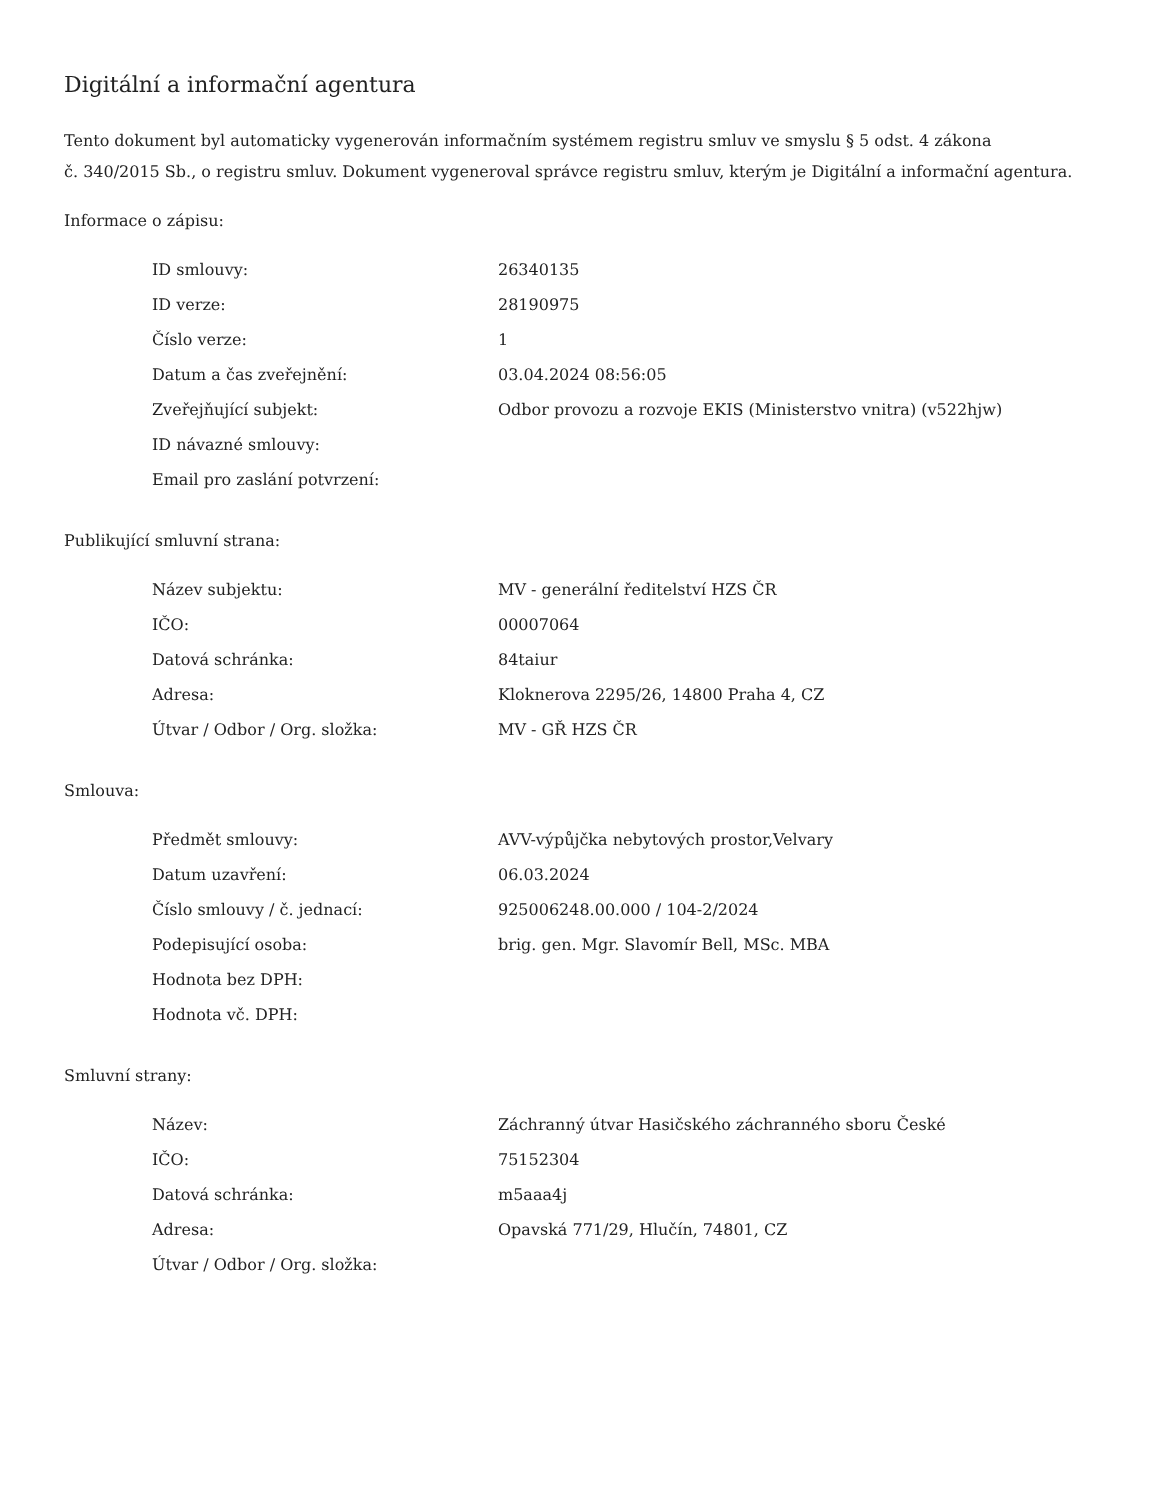Digitální a informační agentura
Tento dokument byl automaticky vygenerován informačním systémem registru smluv ve smyslu § 5 odst. 4 zákona
č. 340/2015 Sb., o registru smluv. Dokument vygeneroval správce registru smluv, kterým je Digitální a informační agentura.
Informace o zápisu:
| ID smlouvy: | 26340135 |
| ID verze: | 28190975 |
| Číslo verze: | 1 |
| Datum a čas zveřejnění: | 03.04.2024 08:56:05 |
| Zveřejňující subjekt: | Odbor provozu a rozvoje EKIS (Ministerstvo vnitra) (v522hjw) |
| ID návazné smlouvy: | |
| Email pro zaslání potvrzení: | |
Publikující smluvní strana:
| Název subjektu: | MV - generální ředitelství HZS ČR |
| IČO: | 00007064 |
| Datová schránka: | 84taiur |
| Adresa: | Kloknerova 2295/26, 14800 Praha 4, CZ |
| Útvar / Odbor / Org. složka: | MV - GŘ HZS ČR |
Smlouva:
| Předmět smlouvy: | AVV-výpůjčka nebytových prostor,Velvary |
| Datum uzavření: | 06.03.2024 |
| Číslo smlouvy / č. jednací: | 925006248.00.000 / 104-2/2024 |
| Podepisující osoba: | brig. gen. Mgr. Slavomír Bell, MSc. MBA |
| Hodnota bez DPH: | |
| Hodnota vč. DPH: | |
Smluvní strany:
| Název: | Záchranný útvar Hasičského záchranného sboru České |
| IČO: | 75152304 |
| Datová schránka: | m5aaa4j |
| Adresa: | Opavská 771/29, Hlučín, 74801, CZ |
| Útvar / Odbor / Org. složka: | |